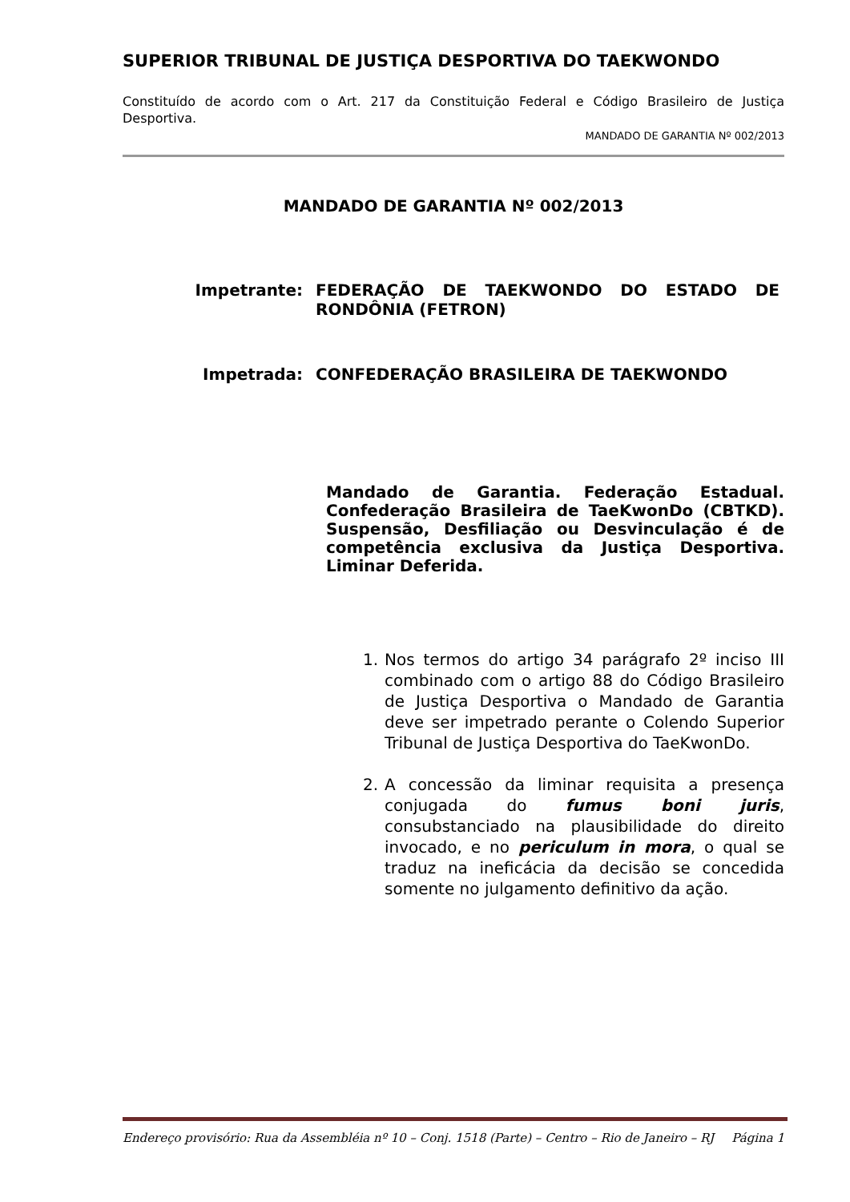SUPERIOR TRIBUNAL DE JUSTIÇA DESPORTIVA DO TAEKWONDO
Constituído de acordo com o Art. 217 da Constituição Federal e Código Brasileiro de Justiça Desportiva.
MANDADO DE GARANTIA Nº 002/2013
MANDADO DE GARANTIA Nº 002/2013
Impetrante: FEDERAÇÃO DE TAEKWONDO DO ESTADO DE RONDÔNIA (FETRON)
Impetrada: CONFEDERAÇÃO BRASILEIRA DE TAEKWONDO
Mandado de Garantia. Federação Estadual. Confederação Brasileira de TaeKwonDo (CBTKD). Suspensão, Desfiliação ou Desvinculação é de competência exclusiva da Justiça Desportiva. Liminar Deferida.
1. Nos termos do artigo 34 parágrafo 2º inciso III combinado com o artigo 88 do Código Brasileiro de Justiça Desportiva o Mandado de Garantia deve ser impetrado perante o Colendo Superior Tribunal de Justiça Desportiva do TaeKwonDo.
2. A concessão da liminar requisita a presença conjugada do fumus boni juris, consubstanciado na plausibilidade do direito invocado, e no periculum in mora, o qual se traduz na ineficácia da decisão se concedida somente no julgamento definitivo da ação.
Endereço provisório: Rua da Assembléia nº 10 – Conj. 1518 (Parte) – Centro – Rio de Janeiro – RJ Página 1